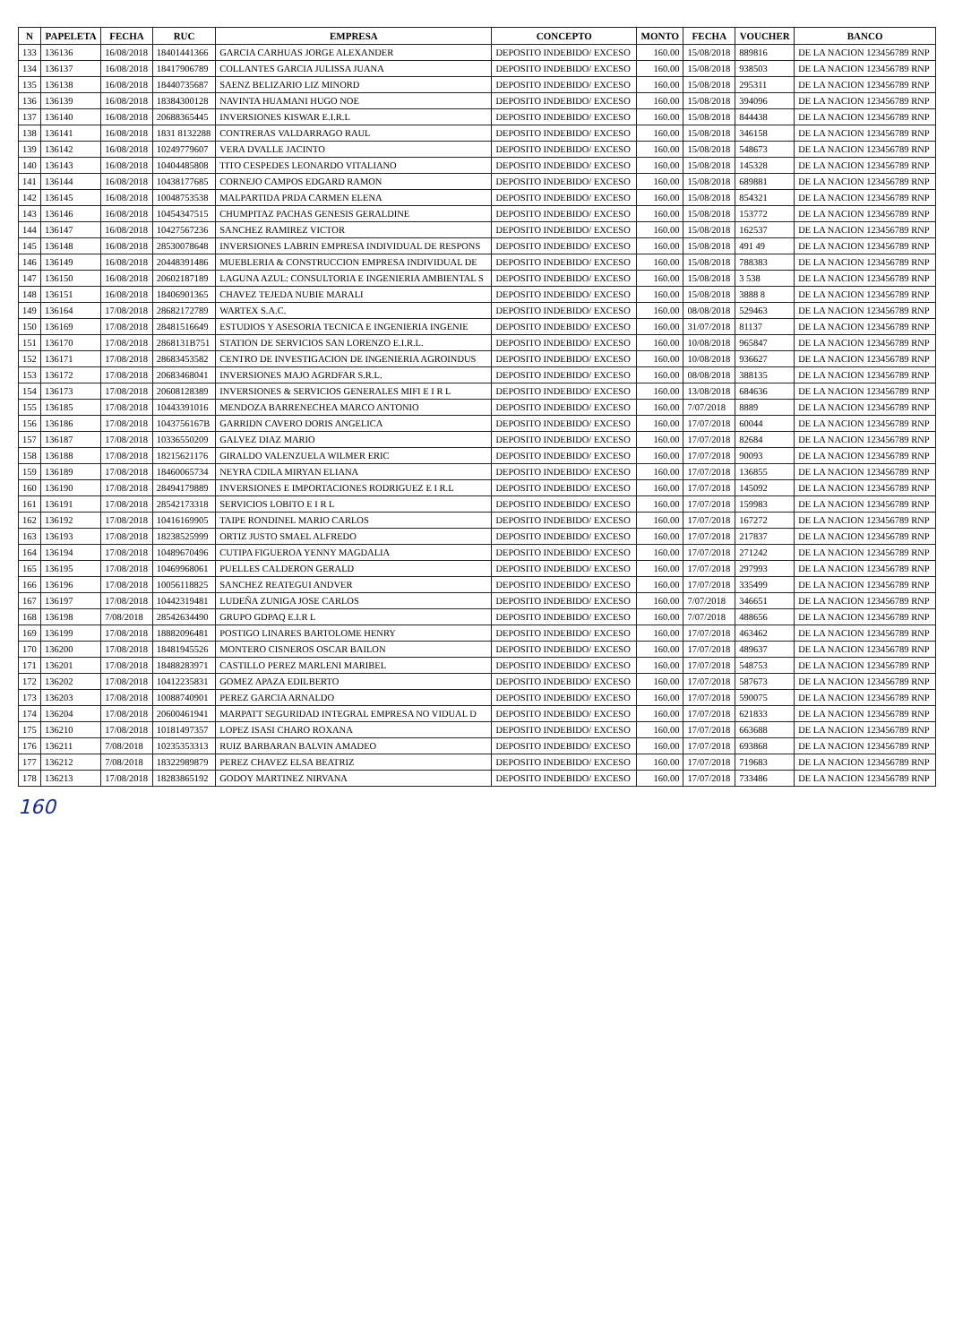| N | PAPELETA | FECHA | RUC | EMPRESA | CONCEPTO | MONTO | FECHA | VOUCHER | BANCO |
| --- | --- | --- | --- | --- | --- | --- | --- | --- | --- |
| 133 | 136136 | 16/08/2018 | 18401441366 | GARCIA CARHUAS JORGE ALEXANDER | DEPOSITO INDEBIDO/ EXCESO | 160.00 | 15/08/2018 | 889816 | DE LA NACION 123456789 RNP |
| 134 | 136137 | 16/08/2018 | 18417906789 | COLLANTES GARCIA JULISSA JUANA | DEPOSITO INDEBIDO/ EXCESO | 160.00 | 15/08/2018 | 938503 | DE LA NACION 123456789 RNP |
| 135 | 136138 | 16/08/2018 | 18440735687 | SAENZ BELIZARIO LIZ MINORD | DEPOSITO INDEBIDO/ EXCESO | 160.00 | 15/08/2018 | 295311 | DE LA NACION 123456789 RNP |
| 136 | 136139 | 16/08/2018 | 18384300128 | NAVINTA HUAMANI HUGO NOE | DEPOSITO INDEBIDO/ EXCESO | 160.00 | 15/08/2018 | 394096 | DE LA NACION 123456789 RNP |
| 137 | 136140 | 16/08/2018 | 20688365445 | INVERSIONES KISWAR E.I.R.L | DEPOSITO INDEBIDO/ EXCESO | 160.00 | 15/08/2018 | 844438 | DE LA NACION 123456789 RNP |
| 138 | 136141 | 16/08/2018 | 1831 8132288 | CONTRERAS VALDARRAGO RAUL | DEPOSITO INDEBIDO/ EXCESO | 160.00 | 15/08/2018 | 346158 | DE LA NACION 123456789 RNP |
| 139 | 136142 | 16/08/2018 | 10249779607 | VERA DVALLE JACINTO | DEPOSITO INDEBIDO/ EXCESO | 160.00 | 15/08/2018 | 548673 | DE LA NACION 123456789 RNP |
| 140 | 136143 | 16/08/2018 | 10404485808 | TITO CESPEDES LEONARDO VITALIANO | DEPOSITO INDEBIDO/ EXCESO | 160.00 | 15/08/2018 | 145328 | DE LA NACION 123456789 RNP |
| 141 | 136144 | 16/08/2018 | 10438177685 | CORNEJO CAMPOS EDGARD RAMON | DEPOSITO INDEBIDO/ EXCESO | 160.00 | 15/08/2018 | 689881 | DE LA NACION 123456789 RNP |
| 142 | 136145 | 16/08/2018 | 10048753538 | MALPARTIDA PRDA CARMEN ELENA | DEPOSITO INDEBIDO/ EXCESO | 160.00 | 15/08/2018 | 854321 | DE LA NACION 123456789 RNP |
| 143 | 136146 | 16/08/2018 | 10454347515 | CHUMPITAZ PACHAS GENESIS GERALDINE | DEPOSITO INDEBIDO/ EXCESO | 160.00 | 15/08/2018 | 153772 | DE LA NACION 123456789 RNP |
| 144 | 136147 | 16/08/2018 | 10427567236 | SANCHEZ RAMIREZ VICTOR | DEPOSITO INDEBIDO/ EXCESO | 160.00 | 15/08/2018 | 162537 | DE LA NACION 123456789 RNP |
| 145 | 136148 | 16/08/2018 | 28530078648 | INVERSIONES LABRIN EMPRESA INDIVIDUAL DE RESPONS | DEPOSITO INDEBIDO/ EXCESO | 160.00 | 15/08/2018 | 491 49 | DE LA NACION 123456789 RNP |
| 146 | 136149 | 16/08/2018 | 20448391486 | MUEBLERIA & CONSTRUCCION EMPRESA INDIVIDUAL DE | DEPOSITO INDEBIDO/ EXCESO | 160.00 | 15/08/2018 | 788383 | DE LA NACION 123456789 RNP |
| 147 | 136150 | 16/08/2018 | 20602187189 | LAGUNA AZUL: CONSULTORIA E INGENIERIA AMBIENTAL S | DEPOSITO INDEBIDO/ EXCESO | 160.00 | 15/08/2018 | 3 538 | DE LA NACION 123456789 RNP |
| 148 | 136151 | 16/08/2018 | 18406901365 | CHAVEZ TEJEDA NUBIE MARALI | DEPOSITO INDEBIDO/ EXCESO | 160.00 | 15/08/2018 | 3888 8 | DE LA NACION 123456789 RNP |
| 149 | 136164 | 17/08/2018 | 28682172789 | WARTEX S.A.C. | DEPOSITO INDEBIDO/ EXCESO | 160.00 | 08/08/2018 | 529463 | DE LA NACION 123456789 RNP |
| 150 | 136169 | 17/08/2018 | 28481516649 | ESTUDIOS Y ASESORIA TECNICA E INGENIERIA INGENIE | DEPOSITO INDEBIDO/ EXCESO | 160.00 | 31/07/2018 | 81137 | DE LA NACION 123456789 RNP |
| 151 | 136170 | 17/08/2018 | 2868131B751 | STATION DE SERVICIOS SAN LORENZO E.I.R.L. | DEPOSITO INDEBIDO/ EXCESO | 160.00 | 10/08/2018 | 965847 | DE LA NACION 123456789 RNP |
| 152 | 136171 | 17/08/2018 | 28683453582 | CENTRO DE INVESTIGACION DE INGENIERIA AGROINDUS | DEPOSITO INDEBIDO/ EXCESO | 160.00 | 10/08/2018 | 936627 | DE LA NACION 123456789 RNP |
| 153 | 136172 | 17/08/2018 | 20683468041 | INVERSIONES MAJO AGRDFAR S.R.L. | DEPOSITO INDEBIDO/ EXCESO | 160.00 | 08/08/2018 | 388135 | DE LA NACION 123456789 RNP |
| 154 | 136173 | 17/08/2018 | 20608128389 | INVERSIONES & SERVICIOS GENERALES MIFI E I R L | DEPOSITO INDEBIDO/ EXCESO | 160.00 | 13/08/2018 | 684636 | DE LA NACION 123456789 RNP |
| 155 | 136185 | 17/08/2018 | 10443391016 | MENDOZA BARRENECHEA MARCO ANTONIO | DEPOSITO INDEBIDO/ EXCESO | 160.00 | 7/07/2018 | 8889 | DE LA NACION 123456789 RNP |
| 156 | 136186 | 17/08/2018 | 1043756167B | GARRIDN CAVERO DORIS ANGELICA | DEPOSITO INDEBIDO/ EXCESO | 160.00 | 17/07/2018 | 60044 | DE LA NACION 123456789 RNP |
| 157 | 136187 | 17/08/2018 | 10336550209 | GALVEZ DIAZ MARIO | DEPOSITO INDEBIDO/ EXCESO | 160.00 | 17/07/2018 | 82684 | DE LA NACION 123456789 RNP |
| 158 | 136188 | 17/08/2018 | 18215621176 | GIRALDO VALENZUELA WILMER ERIC | DEPOSITO INDEBIDO/ EXCESO | 160.00 | 17/07/2018 | 90093 | DE LA NACION 123456789 RNP |
| 159 | 136189 | 17/08/2018 | 18460065734 | NEYRA CDILA MIRYAN ELIANA | DEPOSITO INDEBIDO/ EXCESO | 160.00 | 17/07/2018 | 136855 | DE LA NACION 123456789 RNP |
| 160 | 136190 | 17/08/2018 | 28494179889 | INVERSIONES E IMPORTACIONES RODRIGUEZ E I R.L | DEPOSITO INDEBIDO/ EXCESO | 160.00 | 17/07/2018 | 145092 | DE LA NACION 123456789 RNP |
| 161 | 136191 | 17/08/2018 | 28542173318 | SERVICIOS LOBITO E I R L | DEPOSITO INDEBIDO/ EXCESO | 160.00 | 17/07/2018 | 159983 | DE LA NACION 123456789 RNP |
| 162 | 136192 | 17/08/2018 | 10416169905 | TAIPE RONDINEL MARIO CARLOS | DEPOSITO INDEBIDO/ EXCESO | 160.00 | 17/07/2018 | 167272 | DE LA NACION 123456789 RNP |
| 163 | 136193 | 17/08/2018 | 18238525999 | ORTIZ JUSTO SMAEL ALFREDO | DEPOSITO INDEBIDO/ EXCESO | 160.00 | 17/07/2018 | 217837 | DE LA NACION 123456789 RNP |
| 164 | 136194 | 17/08/2018 | 10489670496 | CUTIPA FIGUEROA YENNY MAGDALIA | DEPOSITO INDEBIDO/ EXCESO | 160.00 | 17/07/2018 | 271242 | DE LA NACION 123456789 RNP |
| 165 | 136195 | 17/08/2018 | 10469968061 | PUELLES CALDERON GERALD | DEPOSITO INDEBIDO/ EXCESO | 160.00 | 17/07/2018 | 297993 | DE LA NACION 123456789 RNP |
| 166 | 136196 | 17/08/2018 | 10056118825 | SANCHEZ REATEGUI ANDVER | DEPOSITO INDEBIDO/ EXCESO | 160.00 | 17/07/2018 | 335499 | DE LA NACION 123456789 RNP |
| 167 | 136197 | 17/08/2018 | 10442319481 | LUDEÑA ZUNIGA JOSE CARLOS | DEPOSITO INDEBIDO/ EXCESO | 160.00 | 7/07/2018 | 346651 | DE LA NACION 123456789 RNP |
| 168 | 136198 | 7/08/2018 | 28542634490 | GRUPO GDPAQ E.I.R L | DEPOSITO INDEBIDO/ EXCESO | 160.00 | 7/07/2018 | 488656 | DE LA NACION 123456789 RNP |
| 169 | 136199 | 17/08/2018 | 18882096481 | POSTIGO LINARES BARTOLOME HENRY | DEPOSITO INDEBIDO/ EXCESO | 160.00 | 17/07/2018 | 463462 | DE LA NACION 123456789 RNP |
| 170 | 136200 | 17/08/2018 | 18481945526 | MONTERO CISNEROS OSCAR BAILON | DEPOSITO INDEBIDO/ EXCESO | 160.00 | 17/07/2018 | 489637 | DE LA NACION 123456789 RNP |
| 171 | 136201 | 17/08/2018 | 18488283971 | CASTILLO PEREZ MARLENI MARIBEL | DEPOSITO INDEBIDO/ EXCESO | 160.00 | 17/07/2018 | 548753 | DE LA NACION 123456789 RNP |
| 172 | 136202 | 17/08/2018 | 10412235831 | GOMEZ APAZA EDILBERTO | DEPOSITO INDEBIDO/ EXCESO | 160.00 | 17/07/2018 | 587673 | DE LA NACION 123456789 RNP |
| 173 | 136203 | 17/08/2018 | 10088740901 | PEREZ GARCIA ARNALDO | DEPOSITO INDEBIDO/ EXCESO | 160.00 | 17/07/2018 | 590075 | DE LA NACION 123456789 RNP |
| 174 | 136204 | 17/08/2018 | 20600461941 | MARPATT SEGURIDAD INTEGRAL EMPRESA NO VIDUAL D | DEPOSITO INDEBIDO/ EXCESO | 160.00 | 17/07/2018 | 621833 | DE LA NACION 123456789 RNP |
| 175 | 136210 | 17/08/2018 | 10181497357 | LOPEZ ISASI CHARO ROXANA | DEPOSITO INDEBIDO/ EXCESO | 160.00 | 17/07/2018 | 663688 | DE LA NACION 123456789 RNP |
| 176 | 136211 | 7/08/2018 | 10235353313 | RUIZ BARBARAN BALVIN AMADEO | DEPOSITO INDEBIDO/ EXCESO | 160.00 | 17/07/2018 | 693868 | DE LA NACION 123456789 RNP |
| 177 | 136212 | 7/08/2018 | 18322989879 | PEREZ CHAVEZ ELSA BEATRIZ | DEPOSITO INDEBIDO/ EXCESO | 160.00 | 17/07/2018 | 719683 | DE LA NACION 123456789 RNP |
| 178 | 136213 | 17/08/2018 | 18283865192 | GODOY MARTINEZ NIRVANA | DEPOSITO INDEBIDO/ EXCESO | 160.00 | 17/07/2018 | 733486 | DE LA NACION 123456789 RNP |
160